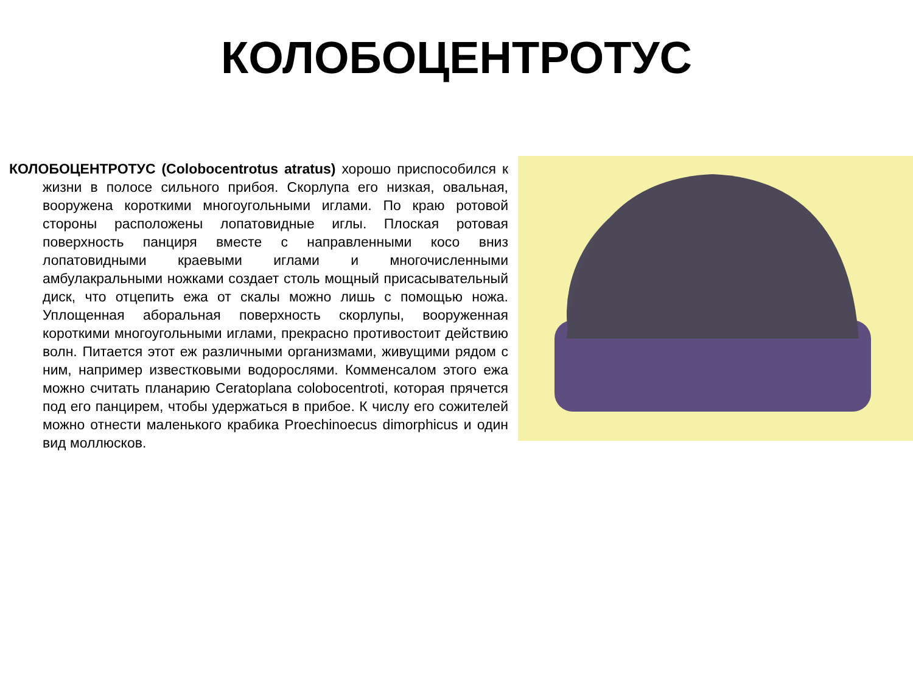КОЛОБОЦЕНТРОТУС
КОЛОБОЦЕНТРОТУС (Colobocentrotus atratus) хорошо приспособился к жизни в полосе сильного прибоя. Скорлупа его низкая, овальная, вооружена короткими многоугольными иглами. По краю ротовой стороны расположены лопатовидные иглы. Плоская ротовая поверхность панциря вместе с направленными косо вниз лопатовидными краевыми иглами и многочисленными амбулакральными ножками создает столь мощный присасывательный диск, что отцепить ежа от скалы можно лишь с помощью ножа. Уплощенная аборальная поверхность скорлупы, вооруженная короткими многоугольными иглами, прекрасно противостоит действию волн. Питается этот еж различными организмами, живущими рядом с ним, например известковыми водорослями. Комменсалом этого ежа можно считать планарию Ceratoplana colobocentroti, которая прячется под его панцирем, чтобы удержаться в прибое. К числу его сожителей можно отнести маленького крабика Proechinoecus dimorphicus и один вид моллюсков.